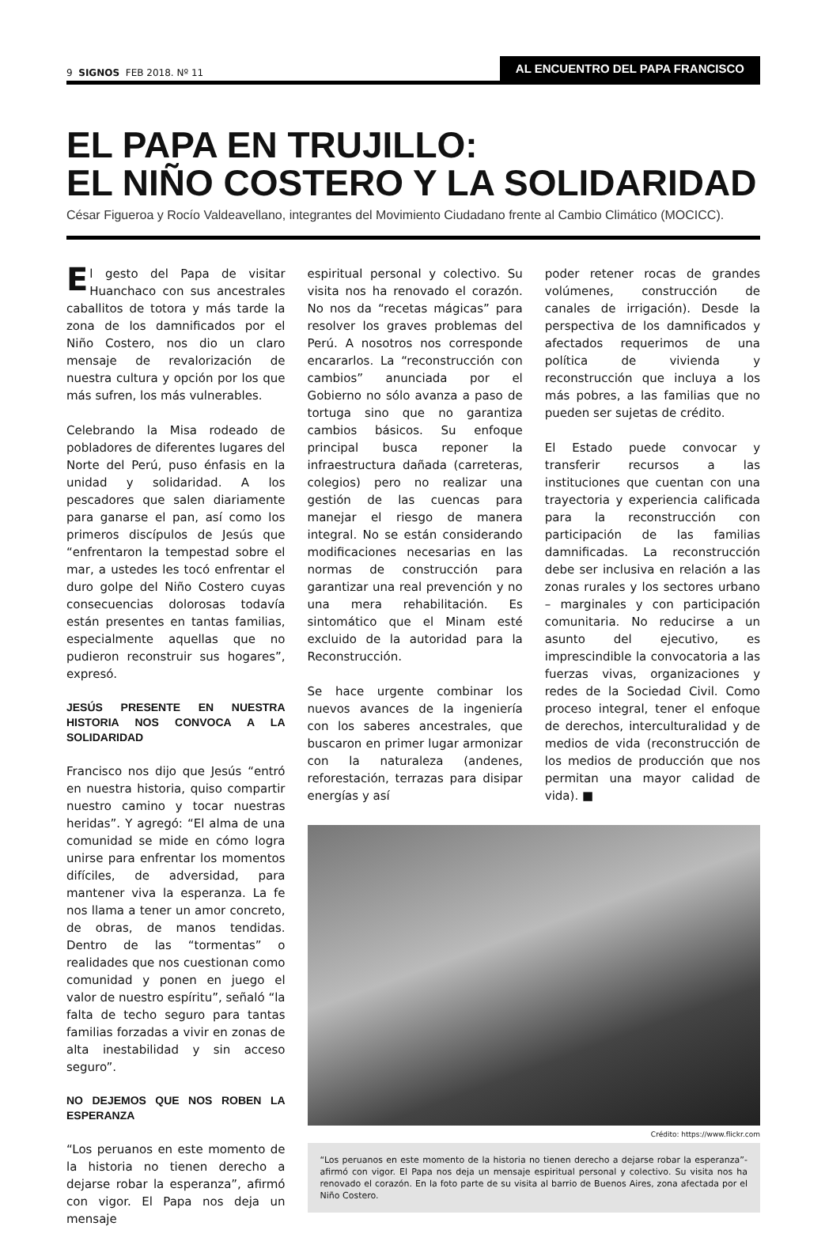9 SIGNOS FEB 2018. Nº 11
AL ENCUENTRO DEL PAPA FRANCISCO
EL PAPA EN TRUJILLO:
EL NIÑO COSTERO Y LA SOLIDARIDAD
César Figueroa y Rocío Valdeavellano, integrantes del Movimiento Ciudadano frente al Cambio Climático (MOCICC).
El gesto del Papa de visitar Huanchaco con sus ancestrales caballitos de totora y más tarde la zona de los damnificados por el Niño Costero, nos dio un claro mensaje de revalorización de nuestra cultura y opción por los que más sufren, los más vulnerables.
Celebrando la Misa rodeado de pobladores de diferentes lugares del Norte del Perú, puso énfasis en la unidad y solidaridad. A los pescadores que salen diariamente para ganarse el pan, así como los primeros discípulos de Jesús que “enfrentaron la tempestad sobre el mar, a ustedes les tocó enfrentar el duro golpe del Niño Costero cuyas consecuencias dolorosas todavía están presentes en tantas familias, especialmente aquellas que no pudieron reconstruir sus hogares”, expresó.
JESÚS PRESENTE EN NUESTRA HISTORIA NOS CONVOCA A LA SOLIDARIDAD
Francisco nos dijo que Jesús “entró en nuestra historia, quiso compartir nuestro camino y tocar nuestras heridas”. Y agregó: “El alma de una comunidad se mide en cómo logra unirse para enfrentar los momentos difíciles, de adversidad, para mantener viva la esperanza. La fe nos llama a tener un amor concreto, de obras, de manos tendidas. Dentro de las “tormentas” o realidades que nos cuestionan como comunidad y ponen en juego el valor de nuestro espíritu”, señaló “la falta de techo seguro para tantas familias forzadas a vivir en zonas de alta inestabilidad y sin acceso seguro”.
NO DEJEMOS QUE NOS ROBEN LA ESPERANZA
“Los peruanos en este momento de la historia no tienen derecho a dejarse robar la esperanza”, afirmó con vigor. El Papa nos deja un mensaje
espiritual personal y colectivo. Su visita nos ha renovado el corazón. No nos da “recetas mágicas” para resolver los graves problemas del Perú. A nosotros nos corresponde encararlos. La “reconstrucción con cambios” anunciada por el Gobierno no sólo avanza a paso de tortuga sino que no garantiza cambios básicos. Su enfoque principal busca reponer la infraestructura dañada (carreteras, colegios) pero no realizar una gestión de las cuencas para manejar el riesgo de manera integral. No se están considerando modificaciones necesarias en las normas de construcción para garantizar una real prevención y no una mera rehabilitación. Es sintomático que el Minam esté excluido de la autoridad para la Reconstrucción.
Se hace urgente combinar los nuevos avances de la ingeniería con los saberes ancestrales, que buscaron en primer lugar armonizar con la naturaleza (andenes, reforestación, terrazas para disipar energías y así
poder retener rocas de grandes volúmenes, construcción de canales de irrigación). Desde la perspectiva de los damnificados y afectados requerimos de una política de vivienda y reconstrucción que incluya a los más pobres, a las familias que no pueden ser sujetas de crédito.
El Estado puede convocar y transferir recursos a las instituciones que cuentan con una trayectoria y experiencia calificada para la reconstrucción con participación de las familias damnificadas. La reconstrucción debe ser inclusiva en relación a las zonas rurales y los sectores urbano – marginales y con participación comunitaria. No reducirse a un asunto del ejecutivo, es imprescindible la convocatoria a las fuerzas vivas, organizaciones y redes de la Sociedad Civil. Como proceso integral, tener el enfoque de derechos, interculturalidad y de medios de vida (reconstrucción de los medios de producción que nos permitan una mayor calidad de vida). ■
Crédito: https://www.flickr.com
“Los peruanos en este momento de la historia no tienen derecho a dejarse robar la esperanza”-afirmó con vigor. El Papa nos deja un mensaje espiritual personal y colectivo. Su visita nos ha renovado el corazón. En la foto parte de su visita al barrio de Buenos Aires, zona afectada por el Niño Costero.